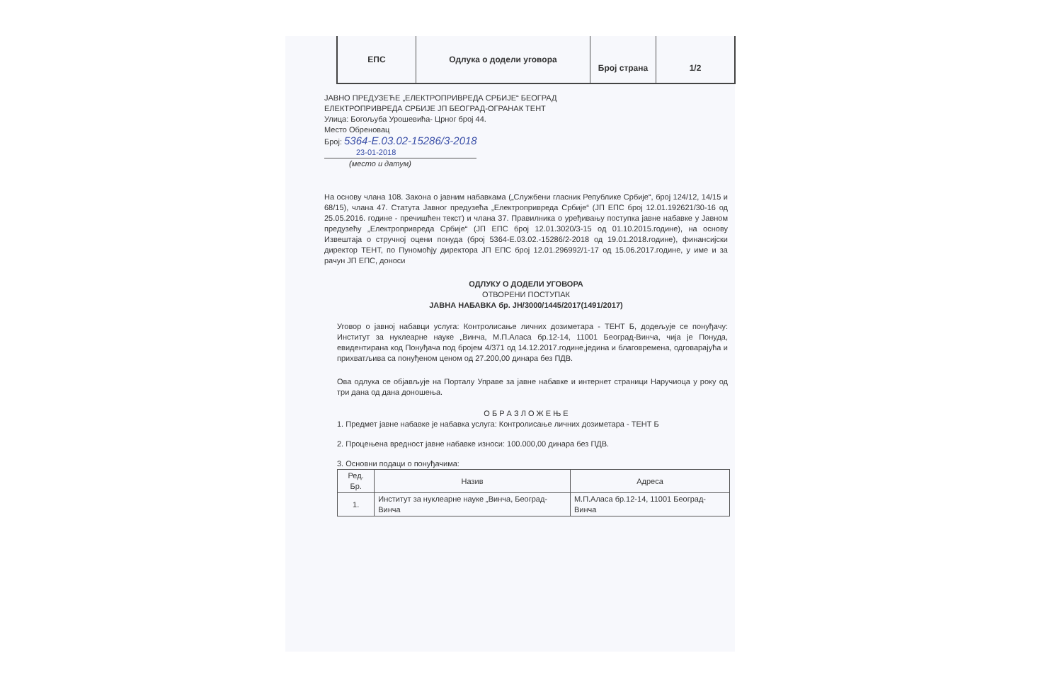ЕПС Одлука о додели уговора Број страна 1/2
ЈАВНО ПРЕДУЗЕЋЕ „ЕЛЕКТРОПРИВРЕДА СРБИЈЕ“ БЕОГРАД
ЕЛЕКТРОПРИВРЕДА СРБИЈЕ ЈП БЕОГРАД-ОГРАНАК ТЕНТ
Улица: Богољуба Урошевића- Црног број 44.
Место Обреновац
Број: 5364-Е.03.02-15286/3-2018
23-01-2018
(место и датум)
На основу члана 108. Закона о јавним набавкама („Службени гласник Републике Србије“, број 124/12, 14/15 и 68/15), члана 47. Статута Јавног предузећа „Електропривреда Србије“ (ЈП ЕПС број 12.01.192621/30-16 од 25.05.2016. године - пречишћен текст) и члана 37. Правилника о уређивању поступка јавне набавке у Јавном предузећу „Електропривреда Србије“ (ЈП ЕПС број 12.01.3020/3-15 од 01.10.2015.године), на основу Извештаја о стручној оцени понуда (број 5364-Е.03.02.-15286/2-2018 од 19.01.2018.године), финансијски директор ТЕНТ, по Пуномоћју директора ЈП ЕПС број 12.01.296992/1-17 од 15.06.2017.године, у име и за рачун ЈП ЕПС, доноси
ОДЛУКУ О ДОДЕЛИ УГОВОРА
ОТВОРЕНИ ПОСТУПАК
ЈАВНА НАБАВКА бр. ЈН/3000/1445/2017(1491/2017)
Уговор о јавној набавци услуга: Контролисање личних дозиметара - ТЕНТ Б, додељује се понуђачу: Институт за нуклеарне науке „Винча, М.П.Аласа бр.12-14, 11001 Београд-Винча, чија је Понуда, евидентирана код Понуђача под бројем 4/371 од 14.12.2017.године,једина и благовремена, одговарајућа и прихватљива са понуђеном ценом од 27.200,00 динара без ПДВ.
Ова одлука се објављује на Порталу Управе за јавне набавке и интернет страници Наручиоца у року од три дана од дана доношења.
О Б Р А З Л О Ж Е Њ Е
1. Предмет јавне набавке је набавка услуга: Контролисање личних дозиметара - ТЕНТ Б
2. Процењена вредност јавне набавке износи: 100.000,00 динара без ПДВ.
3. Основни подаци о понуђачима:
| Ред. Бр. | Назив | Адреса |
| --- | --- | --- |
| 1. | Институт за нуклеарне науке „Винча, Београд-Винча | М.П.Аласа бр.12-14, 11001 Београд-Винча |